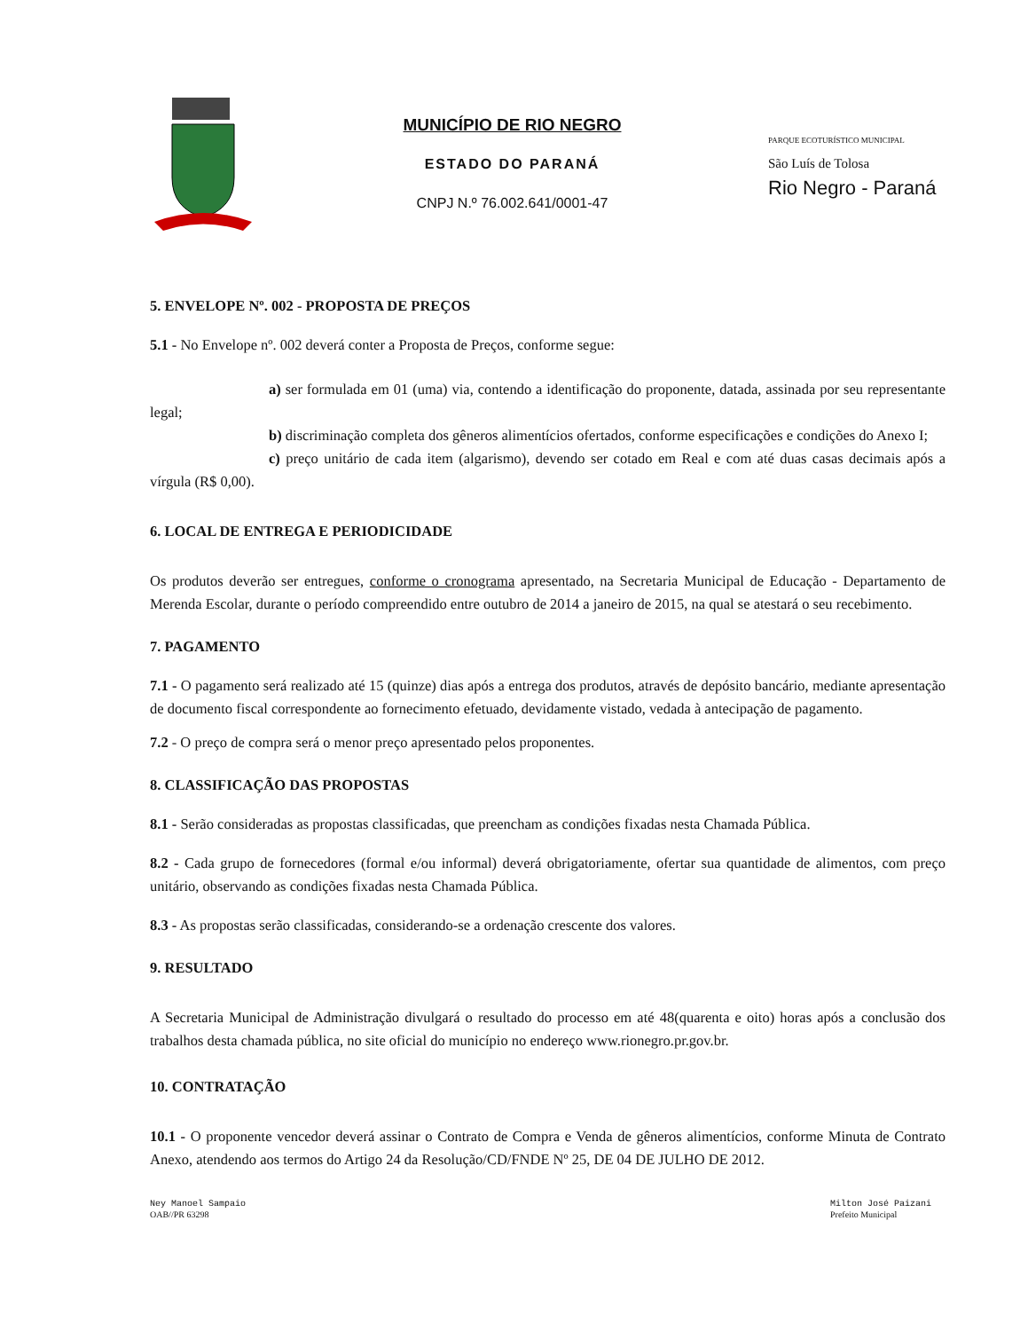MUNICÍPIO DE RIO NEGRO
ESTADO DO PARANÁ
CNPJ N.º 76.002.641/0001-47
PARQUE ECOTURÍSTICO MUNICIPAL
São Luís de Tolosa
Rio Negro - Paraná
5. ENVELOPE Nº. 002 - PROPOSTA DE PREÇOS
5.1 - No Envelope nº. 002 deverá conter a Proposta de Preços, conforme segue:
a) ser formulada em 01 (uma) via, contendo a identificação do proponente, datada, assinada por seu representante legal;
b) discriminação completa dos gêneros alimentícios ofertados, conforme especificações e condições do Anexo I;
c) preço unitário de cada item (algarismo), devendo ser cotado em Real e com até duas casas decimais após a vírgula (R$ 0,00).
6. LOCAL DE ENTREGA E PERIODICIDADE
Os produtos deverão ser entregues, conforme o cronograma apresentado, na Secretaria Municipal de Educação - Departamento de Merenda Escolar, durante o período compreendido entre outubro de 2014 a janeiro de 2015, na qual se atestará o seu recebimento.
7. PAGAMENTO
7.1 - O pagamento será realizado até 15 (quinze) dias após a entrega dos produtos, através de depósito bancário, mediante apresentação de documento fiscal correspondente ao fornecimento efetuado, devidamente vistado, vedada à antecipação de pagamento.
7.2 - O preço de compra será o menor preço apresentado pelos proponentes.
8. CLASSIFICAÇÃO DAS PROPOSTAS
8.1 - Serão consideradas as propostas classificadas, que preencham as condições fixadas nesta Chamada Pública.
8.2 - Cada grupo de fornecedores (formal e/ou informal) deverá obrigatoriamente, ofertar sua quantidade de alimentos, com preço unitário, observando as condições fixadas nesta Chamada Pública.
8.3 - As propostas serão classificadas, considerando-se a ordenação crescente dos valores.
9. RESULTADO
A Secretaria Municipal de Administração divulgará o resultado do processo em até 48(quarenta e oito) horas após a conclusão dos trabalhos desta chamada pública, no site oficial do município no endereço www.rionegro.pr.gov.br.
10. CONTRATAÇÃO
10.1 - O proponente vencedor deverá assinar o Contrato de Compra e Venda de gêneros alimentícios, conforme Minuta de Contrato Anexo, atendendo aos termos do Artigo 24 da Resolução/CD/FNDE Nº 25, DE 04 DE JULHO DE 2012.
Ney Manoel Sampaio
OAB//PR 63298
Milton José Paizani
Prefeito Municipal